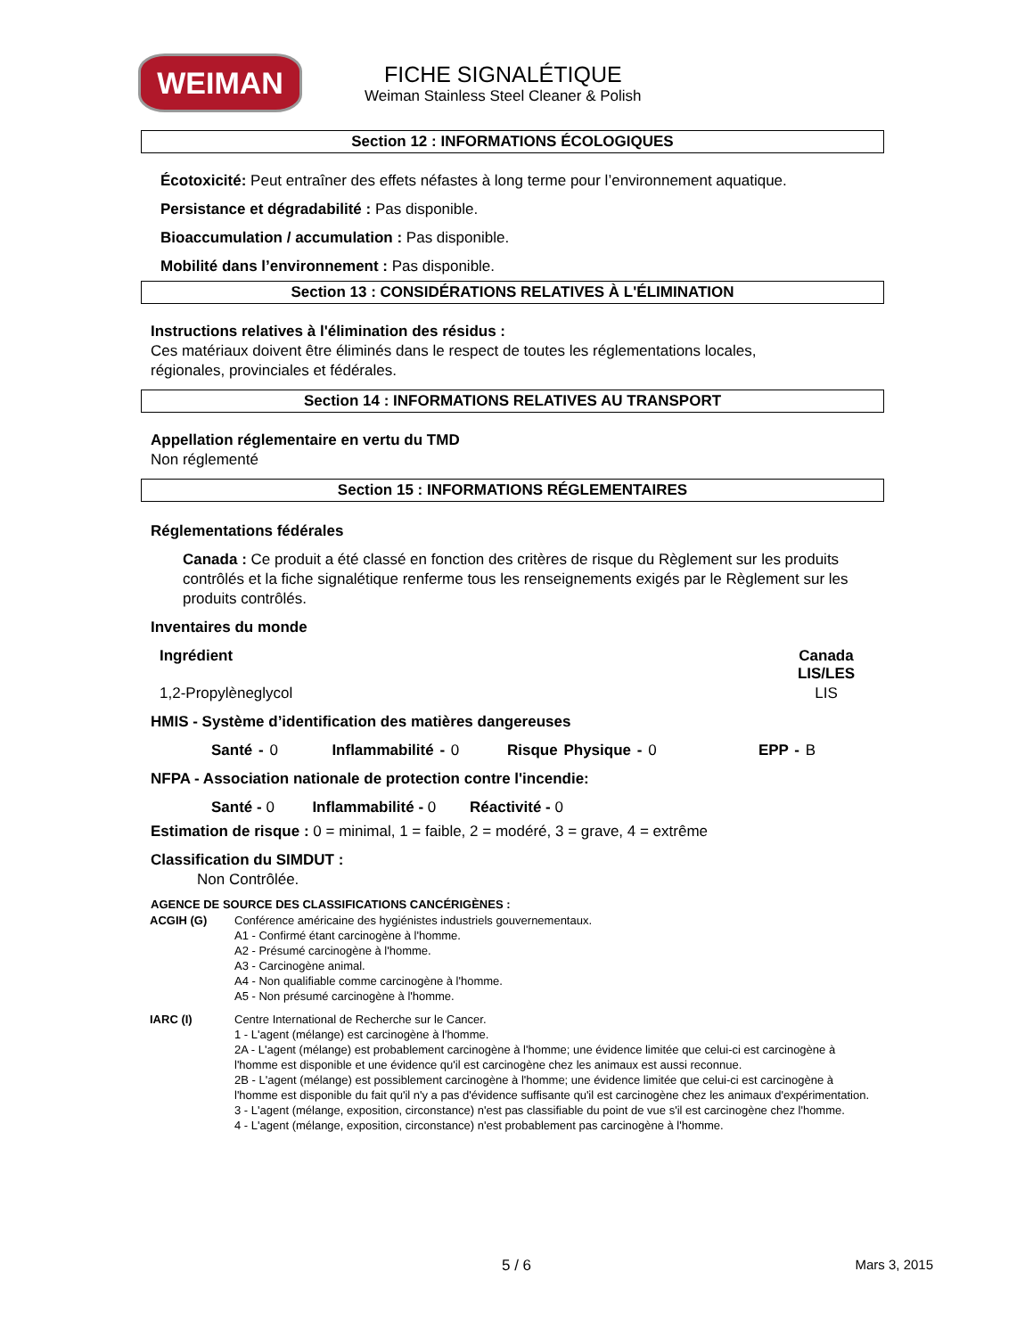WEIMAN
FICHE SIGNALÉTIQUE
Weiman Stainless Steel Cleaner & Polish
Section 12 : INFORMATIONS ÉCOLOGIQUES
Écotoxicité: Peut entraîner des effets néfastes à long terme pour l’environnement aquatique.
Persistance et dégradabilité : Pas disponible.
Bioaccumulation / accumulation : Pas disponible.
Mobilité dans l’environnement : Pas disponible.
Section 13 : CONSIDÉRATIONS RELATIVES À L'ÉLIMINATION
Instructions relatives à l'élimination des résidus :
Ces matériaux doivent être éliminés dans le respect de toutes les réglementations locales,
régionales, provinciales et fédérales.
Section 14 : INFORMATIONS RELATIVES AU TRANSPORT
Appellation réglementaire en vertu du TMD
Non réglementé
Section 15 : INFORMATIONS RÉGLEMENTAIRES
Réglementations fédérales
Canada : Ce produit a été classé en fonction des critères de risque du Règlement sur les produits contrôlés et la fiche signalétique renferme tous les renseignements exigés par le Règlement sur les produits contrôlés.
Inventaires du monde
| Ingrédient | Canada LIS/LES |
| --- | --- |
| 1,2-Propylèneglycol | LIS |
HMIS - Système d’identification des matières dangereuses
Santé - 0 Inflammabilité - 0 Risque Physique - 0 EPP - B
NFPA - Association nationale de protection contre l'incendie:
Santé - 0 Inflammabilité - 0 Réactivité - 0
Estimation de risque : 0 = minimal, 1 = faible, 2 = modéré, 3 = grave, 4 = extrême
Classification du SIMDUT :
Non Contrôlée.
AGENCE DE SOURCE DES CLASSIFICATIONS CANCÉRIGÈNES :
| ACGIH (G) | Conférence américaine des hygiénistes industriels gouvernementaux. A1 - Confirmé étant carcinogène à l'homme. A2 - Présumé carcinogène à l'homme. A3 - Carcinogène animal. A4 - Non qualifiable comme carcinogène à l'homme. A5 - Non présumé carcinogène à l'homme. |
| IARC (I) | Centre International de Recherche sur le Cancer. 1 - L'agent (mélange) est carcinogène à l'homme. 2A - L'agent (mélange) est probablement carcinogène à l'homme; une évidence limitée que celui-ci est carcinogène à l'homme est disponible et une évidence qu'il est carcinogène chez les animaux est aussi reconnue. 2B - L'agent (mélange) est possiblement carcinogène à l'homme; une évidence limitée que celui-ci est carcinogène à l'homme est disponible du fait qu'il n'y a pas d'évidence suffisante qu'il est carcinogène chez les animaux d'expérimentation. 3 - L'agent (mélange, exposition, circonstance) n'est pas classifiable du point de vue s'il est carcinogène chez l'homme. 4 - L'agent (mélange, exposition, circonstance) n'est probablement pas carcinogène à l'homme. |
5 / 6
Mars 3, 2015